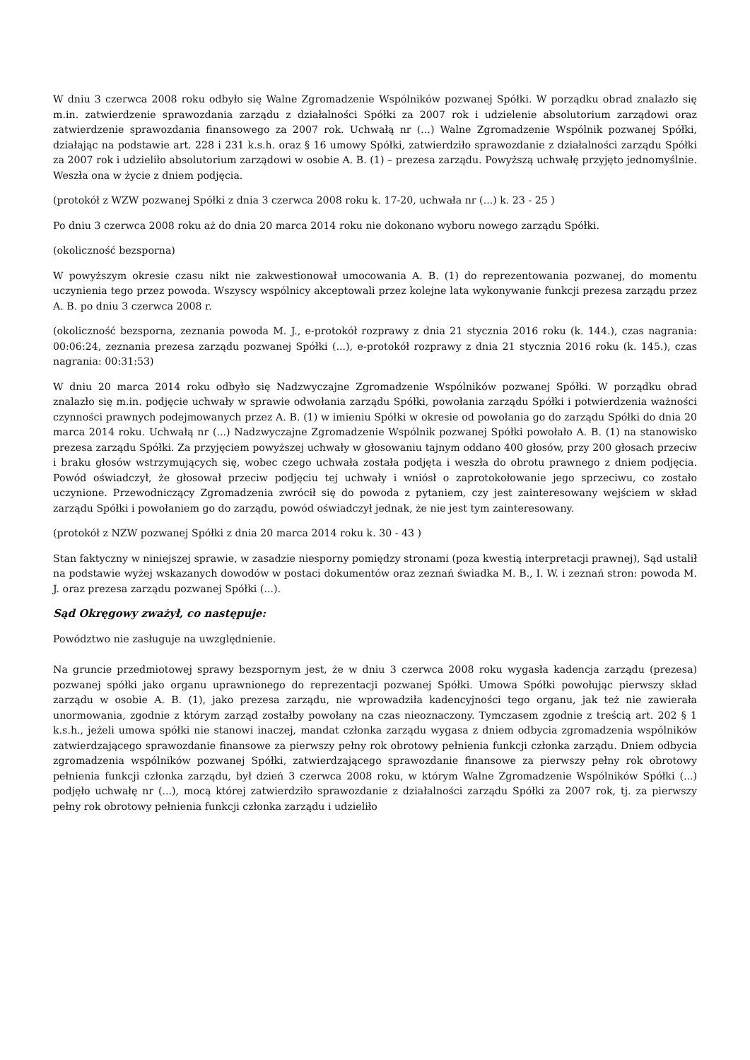W dniu 3 czerwca 2008 roku odbyło się Walne Zgromadzenie Wspólników pozwanej Spółki. W porządku obrad znalazło się m.in. zatwierdzenie sprawozdania zarządu z działalności Spółki za 2007 rok i udzielenie absolutorium zarządowi oraz zatwierdzenie sprawozdania finansowego za 2007 rok. Uchwałą nr (...) Walne Zgromadzenie Wspólnik pozwanej Spółki, działając na podstawie art. 228 i 231 k.s.h. oraz § 16 umowy Spółki, zatwierdziło sprawozdanie z działalności zarządu Spółki za 2007 rok i udzieliło absolutorium zarządowi w osobie A. B. (1) – prezesa zarządu. Powyższą uchwałę przyjęto jednomyślnie. Weszła ona w życie z dniem podjęcia.
(protokół z WZW pozwanej Spółki z dnia 3 czerwca 2008 roku k. 17-20, uchwała nr (...) k. 23 - 25 )
Po dniu 3 czerwca 2008 roku aż do dnia 20 marca 2014 roku nie dokonano wyboru nowego zarządu Spółki.
(okoliczność bezsporna)
W powyższym okresie czasu nikt nie zakwestionował umocowania A. B. (1) do reprezentowania pozwanej, do momentu uczynienia tego przez powoda. Wszyscy wspólnicy akceptowali przez kolejne lata wykonywanie funkcji prezesa zarządu przez A. B. po dniu 3 czerwca 2008 r.
(okoliczność bezsporna, zeznania powoda M. J., e-protokół rozprawy z dnia 21 stycznia 2016 roku (k. 144.), czas nagrania: 00:06:24, zeznania prezesa zarządu pozwanej Spółki (...), e-protokół rozprawy z dnia 21 stycznia 2016 roku (k. 145.), czas nagrania: 00:31:53)
W dniu 20 marca 2014 roku odbyło się Nadzwyczajne Zgromadzenie Wspólników pozwanej Spółki. W porządku obrad znalazło się m.in. podjęcie uchwały w sprawie odwołania zarządu Spółki, powołania zarządu Spółki i potwierdzenia ważności czynności prawnych podejmowanych przez A. B. (1) w imieniu Spółki w okresie od powołania go do zarządu Spółki do dnia 20 marca 2014 roku. Uchwałą nr (...) Nadzwyczajne Zgromadzenie Wspólnik pozwanej Spółki powołało A. B. (1) na stanowisko prezesa zarządu Spółki. Za przyjęciem powyższej uchwały w głosowaniu tajnym oddano 400 głosów, przy 200 głosach przeciw i braku głosów wstrzymujących się, wobec czego uchwała została podjęta i weszła do obrotu prawnego z dniem podjęcia. Powód oświadczył, że głosował przeciw podjęciu tej uchwały i wniósł o zaprotokołowanie jego sprzeciwu, co zostało uczynione. Przewodniczący Zgromadzenia zwrócił się do powoda z pytaniem, czy jest zainteresowany wejściem w skład zarządu Spółki i powołaniem go do zarządu, powód oświadczył jednak, że nie jest tym zainteresowany.
(protokół z NZW pozwanej Spółki z dnia 20 marca 2014 roku k. 30 - 43 )
Stan faktyczny w niniejszej sprawie, w zasadzie niesporny pomiędzy stronami (poza kwestią interpretacji prawnej), Sąd ustalił na podstawie wyżej wskazanych dowodów w postaci dokumentów oraz zeznań świadka M. B., I. W. i zeznań stron: powoda M. J. oraz prezesa zarządu pozwanej Spółki (...).
Sąd Okręgowy zważył, co następuje:
Powództwo nie zasługuje na uwzględnienie.
Na gruncie przedmiotowej sprawy bezspornym jest, że w dniu 3 czerwca 2008 roku wygasła kadencja zarządu (prezesa) pozwanej spółki jako organu uprawnionego do reprezentacji pozwanej Spółki. Umowa Spółki powołując pierwszy skład zarządu w osobie A. B. (1), jako prezesa zarządu, nie wprowadziła kadencyjności tego organu, jak też nie zawierała unormowania, zgodnie z którym zarząd zostałby powołany na czas nieoznaczony. Tymczasem zgodnie z treścią art. 202 § 1 k.s.h., jeżeli umowa spółki nie stanowi inaczej, mandat członka zarządu wygasa z dniem odbycia zgromadzenia wspólników zatwierdzającego sprawozdanie finansowe za pierwszy pełny rok obrotowy pełnienia funkcji członka zarządu. Dniem odbycia zgromadzenia wspólników pozwanej Spółki, zatwierdzającego sprawozdanie finansowe za pierwszy pełny rok obrotowy pełnienia funkcji członka zarządu, był dzień 3 czerwca 2008 roku, w którym Walne Zgromadzenie Wspólników Spółki (...) podjęło uchwałę nr (...), mocą której zatwierdziło sprawozdanie z działalności zarządu Spółki za 2007 rok, tj. za pierwszy pełny rok obrotowy pełnienia funkcji członka zarządu i udzieliło